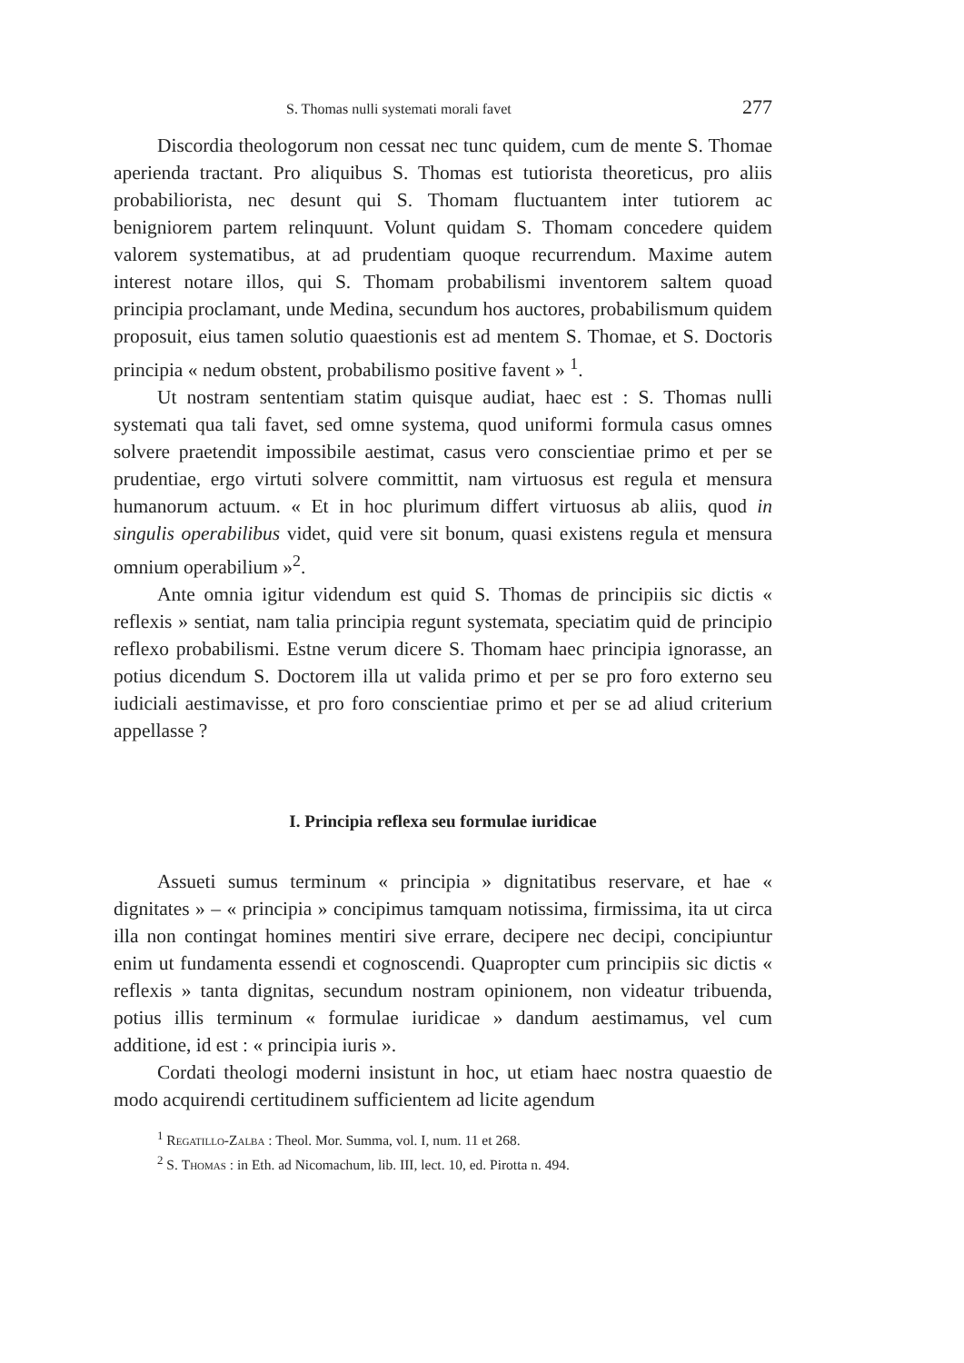S. Thomas nulli systemati morali favet 277
Discordia theologorum non cessat nec tunc quidem, cum de mente S. Thomae aperienda tractant. Pro aliquibus S. Thomas est tutiorista theoreticus, pro aliis probabiliorista, nec desunt qui S. Thomam fluctuantem inter tutiorem ac benigniorem partem relinquunt. Volunt quidam S. Thomam concedere quidem valorem systematibus, at ad prudentiam quoque recurrendum. Maxime autem interest notare illos, qui S. Thomam probabilismi inventorem saltem quoad principia proclamant, unde Medina, secundum hos auctores, probabilismum quidem proposuit, eius tamen solutio quaestionis est ad mentem S. Thomae, et S. Doctoris principia « nedum obstent, probabilismo positive favent » <sup>1</sup>.
Ut nostram sententiam statim quisque audiat, haec est : S. Thomas nulli systemati qua tali favet, sed omne systema, quod uniformi formula casus omnes solvere praetendit impossibile aestimat, casus vero conscientiae primo et per se prudentiae, ergo virtuti solvere committit, nam virtuosus est regula et mensura humanorum actuum. « Et in hoc plurimum differt virtuosus ab aliis, quod in singulis operabilibus videt, quid vere sit bonum, quasi existens regula et mensura omnium operabilium »<sup>2</sup>.
Ante omnia igitur videndum est quid S. Thomas de principiis sic dictis « reflexis » sentiat, nam talia principia regunt systemata, speciatim quid de principio reflexo probabilismi. Estne verum dicere S. Thomam haec principia ignorasse, an potius dicendum S. Doctorem illa ut valida primo et per se pro foro externo seu iudiciali aestimavisse, et pro foro conscientiae primo et per se ad aliud criterium appellasse ?
I. Principia reflexa seu formulae iuridicae
Assueti sumus terminum « principia » dignitatibus reservare, et hae « dignitates » – « principia » concipimus tamquam notissima, firmissima, ita ut circa illa non contingat homines mentiri sive errare, decipere nec decipi, concipiuntur enim ut fundamenta essendi et cognoscendi. Quapropter cum principiis sic dictis « reflexis » tanta dignitas, secundum nostram opinionem, non videatur tribuenda, potius illis terminum « formulae iuridicae » dandum aestimamus, vel cum additione, id est : « principia iuris ».
Cordati theologi moderni insistunt in hoc, ut etiam haec nostra quaestio de modo acquirendi certitudinem sufficientem ad licite agendum
<sup>1</sup> Regatillo-Zalba : Theol. Mor. Summa, vol. I, num. 11 et 268.
<sup>2</sup> S. Thomas : in Eth. ad Nicomachum, lib. III, lect. 10, ed. Pirotta n. 494.